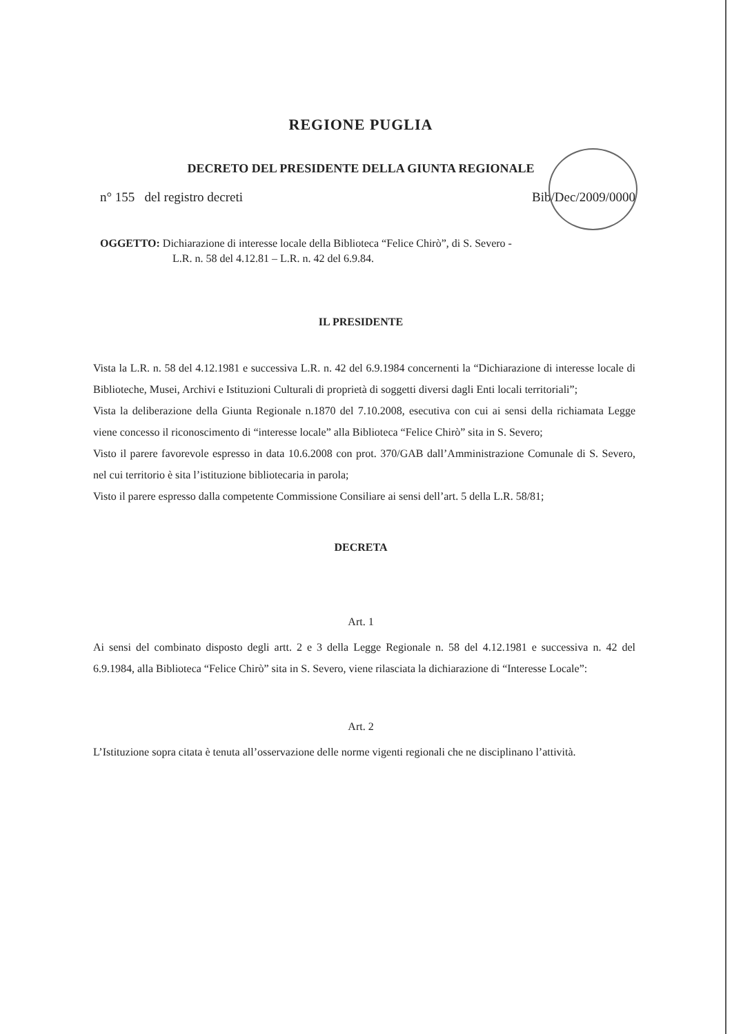REGIONE PUGLIA
DECRETO DEL PRESIDENTE DELLA GIUNTA REGIONALE
n° 155 del registro decreti Bib/Dec/2009/0000
OGGETTO: Dichiarazione di interesse locale della Biblioteca “Felice Chirò”, di S. Severo -
L.R. n. 58 del 4.12.81 – L.R. n. 42 del 6.9.84.
IL PRESIDENTE
Vista la L.R. n. 58 del 4.12.1981 e successiva L.R. n. 42 del 6.9.1984 concernenti la “Dichiarazione di interesse locale di Biblioteche, Musei, Archivi e Istituzioni Culturali di proprietà di soggetti diversi dagli Enti locali territoriali”;
Vista la deliberazione della Giunta Regionale n.1870 del 7.10.2008, esecutiva con cui ai sensi della richiamata Legge viene concesso il riconoscimento di “interesse locale” alla Biblioteca “Felice Chirò” sita in S. Severo;
Visto il parere favorevole espresso in data 10.6.2008 con prot. 370/GAB dall’Amministrazione Comunale di S. Severo, nel cui territorio è sita l’istituzione bibliotecaria in parola;
Visto il parere espresso dalla competente Commissione Consiliare ai sensi dell’art. 5 della L.R. 58/81;
DECRETA
Art. 1
Ai sensi del combinato disposto degli artt. 2 e 3 della Legge Regionale n. 58 del 4.12.1981 e successiva n. 42 del 6.9.1984, alla Biblioteca “Felice Chirò” sita in S. Severo, viene rilasciata la dichiarazione di “Interesse Locale”:
Art. 2
L’Istituzione sopra citata è tenuta all’osservazione delle norme vigenti regionali che ne disciplinano l’attività.